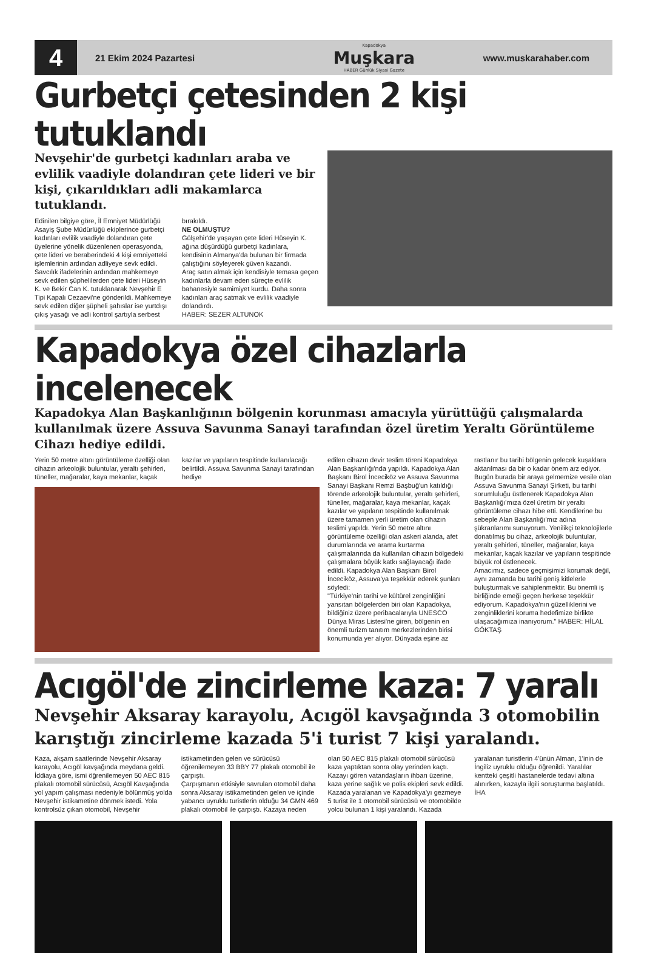4
21 Ekim 2024 Pazartesi
Kapadokya
Muşkara
HABER Günlük Siyasi Gazete
www.muskarahaber.com
Gurbetçi çetesinden 2 kişi tutuklandı
Nevşehir'de gurbetçi kadınları araba ve evlilik vaadiyle dolandıran çete lideri ve bir kişi, çıkarıldıkları adli makamlarca tutuklandı.
Edinilen bilgiye göre, İl Emniyet Müdürlüğü Asayiş Şube Müdürlüğü ekiplerince gurbetçi kadınları evlilik vaadiyle dolandıran çete üyelerine yönelik düzenlenen operasyonda, çete lideri ve beraberindeki 4 kişi emniyetteki işlemlerinin ardından adliyeye sevk edildi. Savcılık ifadelerinin ardından mahkemeye sevk edilen şüphelilerden çete lideri Hüseyin K. ve Bekir Can K. tutuklanarak Nevşehir E Tipi Kapalı Cezaevi'ne gönderildi. Mahkemeye sevk edilen diğer şüpheli şahıslar ise yurtdışı çıkış yasağı ve adli kontrol şartıyla serbest bırakıldı.
NE OLMUŞTU?
Gülşehir'de yaşayan çete lideri Hüseyin K. ağına düşürdüğü gurbetçi kadınlara, kendisinin Almanya'da bulunan bir firmada çalıştığını söyleyerek güven kazandı.
Araç satın almak için kendisiyle temasa geçen kadınlarla devam eden süreçte evlilik bahanesiyle samimiyet kurdu. Daha sonra kadınları araç satmak ve evlilik vaadiyle dolandırdı.
HABER: SEZER ALTUNOK
Kapadokya özel cihazlarla incelenecek
Kapadokya Alan Başkanlığının bölgenin korunması amacıyla yürüttüğü çalışmalarda kullanılmak üzere Assuva Savunma Sanayi tarafından özel üretim Yeraltı Görüntüleme Cihazı hediye edildi.
Yerin 50 metre altını görüntüleme özelliği olan cihazın arkeolojik buluntular, yeraltı şehirleri, tüneller, mağaralar, kaya mekanlar, kaçak kazılar ve yapıların tespitinde kullanılacağı belirtildi. Assuva Savunma Sanayi tarafından hediye
edilen cihazın devir teslim töreni Kapadokya Alan Başkanlığı'nda yapıldı. Kapadokya Alan Başkanı Birol İnceciköz ve Assuva Savunma Sanayi Başkanı Remzi Başbuğ'un katıldığı törende arkeolojik buluntular, yeraltı şehirleri, tüneller, mağaralar, kaya mekanlar, kaçak kazılar ve yapıların tespitinde kullanılmak üzere tamamen yerli üretim olan cihazın teslimi yapıldı. Yerin 50 metre altını görüntüleme özelliği olan askeri alanda, afet durumlarında ve arama kurtarma çalışmalarında da kullanılan cihazın bölgedeki çalışmalara büyük katkı sağlayacağı ifade edildi. Kapadokya Alan Başkanı Birol İnceciköz, Assuva'ya teşekkür ederek şunları söyledi:
"Türkiye'nin tarihi ve kültürel zenginliğini yansıtan bölgelerden biri olan Kapadokya, bildiğiniz üzere peribacalarıyla UNESCO Dünya Miras Listesi'ne giren, bölgenin en önemli turizm tanıtım merkezlerinden birisi konumunda yer alıyor. Dünyada eşine az rastlanır bu tarihi bölgenin gelecek kuşaklara aktarılması da bir o kadar önem arz ediyor. Bugün burada bir araya gelmemize vesile olan Assuva Savunma Sanayi Şirketi, bu tarihi sorumluluğu üstlenerek Kapadokya Alan Başkanlığı'mıza özel üretim bir yeraltı görüntüleme cihazı hibe etti. Kendilerine bu sebeple Alan Başkanlığı'mız adına şükranlarımı sunuyorum. Yenilikçi teknolojilerle donatılmış bu cihaz, arkeolojik buluntular, yeraltı şehirleri, tüneller, mağaralar, kaya mekanlar, kaçak kazılar ve yapıların tespitinde büyük rol üstlenecek.
Amacımız, sadece geçmişimizi korumak değil, aynı zamanda bu tarihi geniş kitlelerle buluşturmak ve sahiplenmektir. Bu önemli iş birliğinde emeği geçen herkese teşekkür ediyorum. Kapadokya'nın güzelliklerini ve zenginliklerini koruma hedefimize birlikte ulaşacağımıza inanıyorum." HABER: HİLAL GÖKTAŞ
Acıgöl'de zincirleme kaza: 7 yaralı
Nevşehir Aksaray karayolu, Acıgöl kavşağında 3 otomobilin karıştığı zincirleme kazada 5'i turist 7 kişi yaralandı.
Kaza, akşam saatlerinde Nevşehir Aksaray karayolu, Acıgöl kavşağında meydana geldi.
İddiaya göre, ismi öğrenilemeyen 50 AEC 815 plakalı otomobil sürücüsü, Acıgöl Kavşağında yol yapım çalışması nedeniyle bölünmüş yolda Nevşehir istikametine dönmek istedi. Yola kontrolsüz çıkan otomobil, Nevşehir istikametinden gelen ve sürücüsü öğrenilemeyen 33 BBY 77 plakalı otomobil ile çarpıştı.
Çarpışmanın etkisiyle savrulan otomobil daha sonra Aksaray istikametinden gelen ve içinde yabancı uyruklu turistlerin olduğu 34 GMN 469 plakalı otomobil ile çarpıştı. Kazaya neden olan 50 AEC 815 plakalı otomobil sürücüsü kaza yaptıktan sonra olay yerinden kaçtı. Kazayı gören vatandaşların ihbarı üzerine, kaza yerine sağlık ve polis ekipleri sevk edildi. Kazada yaralanan ve Kapadokya'yı gezmeye 5 turist ile 1 otomobil sürücüsü ve otomobilde yolcu bulunan 1 kişi yaralandı. Kazada yaralanan turistlerin 4'ünün Alman, 1'inin de İngiliz uyruklu olduğu öğrenildi. Yaralılar kentteki çeşitli hastanelerde tedavi altına alınırken, kazayla ilgili soruşturma başlatıldı. İHA